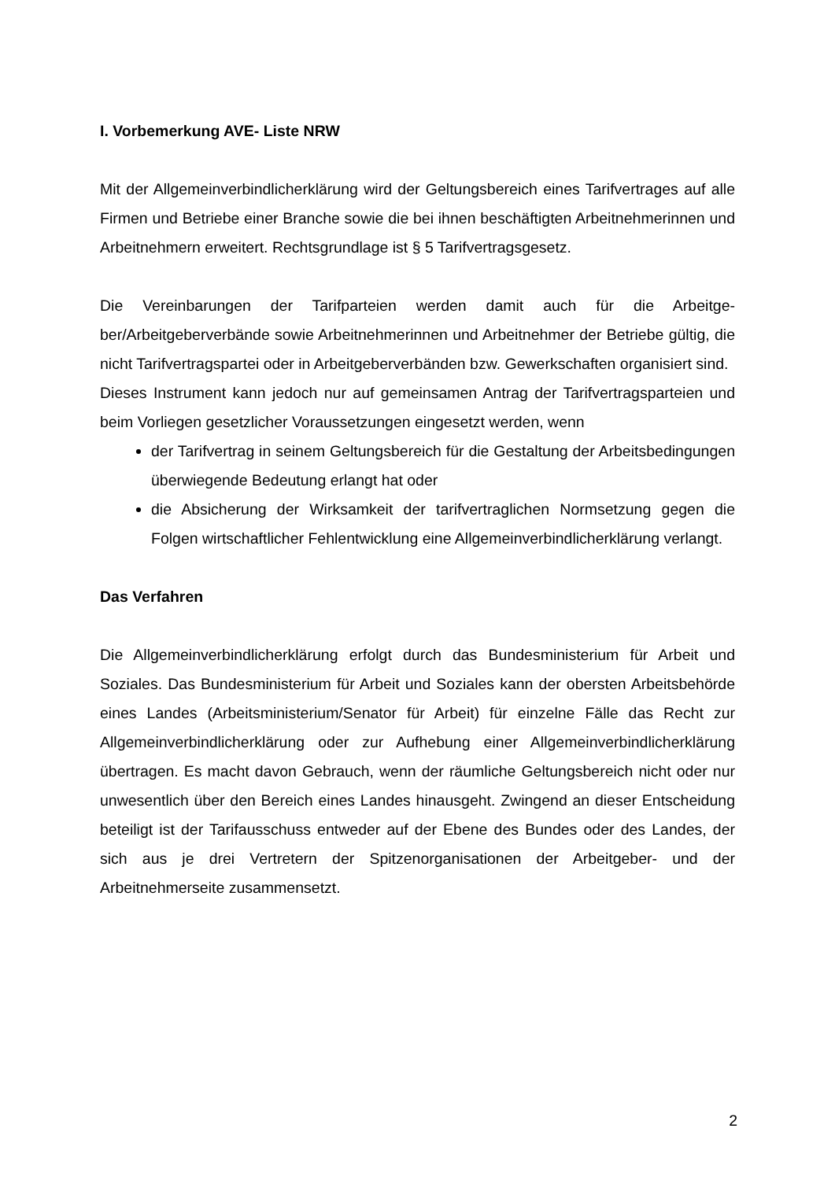I. Vorbemerkung AVE- Liste NRW
Mit der Allgemeinverbindlicherklärung wird der Geltungsbereich eines Tarifvertrages auf alle Firmen und Betriebe einer Branche sowie die bei ihnen beschäftigten Arbeit­nehmerinnen und Arbeitnehmern erweitert. Rechtsgrundlage ist § 5 Tarifvertragsge­setz.
Die Vereinbarungen der Tarifparteien werden damit auch für die Arbeitge­ber/Arbeitgeberverbände sowie Arbeitnehmerinnen und Arbeitnehmer der Betriebe gültig, die nicht Tarifvertragspartei oder in Arbeitgeberverbänden bzw. Gewerkschaf­ten organisiert sind.
Dieses Instrument kann jedoch nur auf gemeinsamen Antrag der Tarifvertragspartei­en und beim Vorliegen gesetzlicher Voraussetzungen eingesetzt werden, wenn
der Tarifvertrag in seinem Geltungsbereich für die Gestaltung der Arbeitsbe­dingungen überwiegende Bedeutung erlangt hat oder
die Absicherung der Wirksamkeit der tarifvertraglichen Normsetzung gegen die Folgen wirtschaftlicher Fehlentwicklung eine Allgemeinverbindlicherklärung verlangt.
Das Verfahren
Die Allgemeinverbindlicherklärung erfolgt durch das Bundesministerium für Arbeit und Soziales. Das Bundesministerium für Arbeit und Soziales kann der obersten Ar­beitsbehörde eines Landes (Arbeitsministerium/Senator für Arbeit) für einzelne Fälle das Recht zur Allgemeinverbindlicherklärung oder zur Aufhebung einer Allgemein­verbindlicherklärung übertragen. Es macht davon Gebrauch, wenn der räumliche Geltungsbereich nicht oder nur unwesentlich über den Bereich eines Landes hinaus­geht. Zwingend an dieser Entscheidung beteiligt ist der Tarifausschuss entweder auf der Ebene des Bundes oder des Landes, der sich aus je drei Vertretern der Spitzen­organisationen der Arbeitgeber- und der Arbeitnehmerseite zusammensetzt.
2